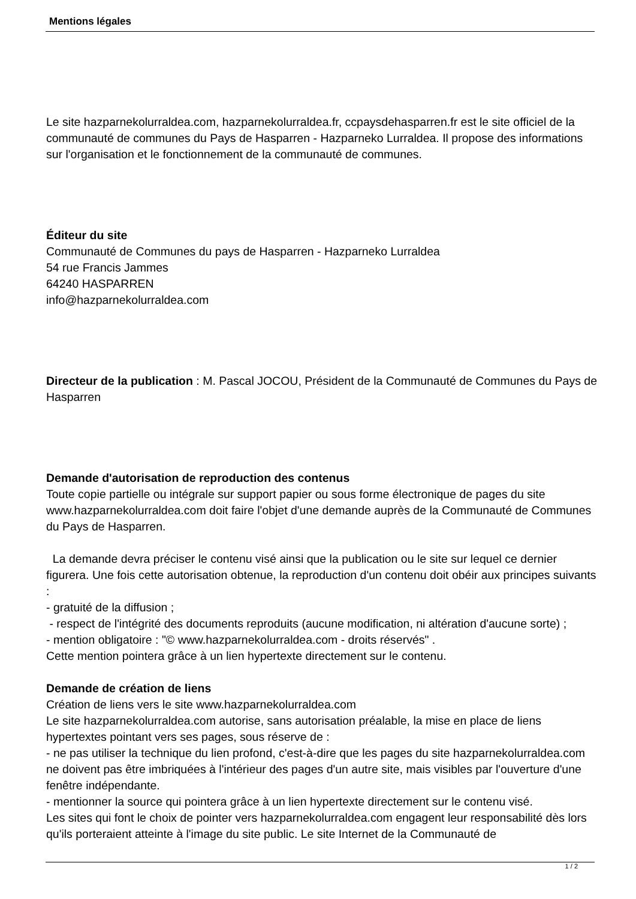Mentions légales
Le site hazparnekolurraldea.com, hazparnekolurraldea.fr, ccpaysdehasparren.fr est le site officiel de la communauté de communes du Pays de Hasparren - Hazparneko Lurraldea. Il propose des informations sur l'organisation et le fonctionnement de la communauté de communes.
Éditeur du site
Communauté de Communes du pays de Hasparren - Hazparneko Lurraldea
54 rue Francis Jammes
64240 HASPARREN
info@hazparnekolurraldea.com
Directeur de la publication : M. Pascal JOCOU, Président de la Communauté de Communes du Pays de Hasparren
Demande d'autorisation de reproduction des contenus
Toute copie partielle ou intégrale sur support papier ou sous forme électronique de pages du site www.hazparnekolurraldea.com doit faire l'objet d'une demande auprès de la Communauté de Communes du Pays de Hasparren.
La demande devra préciser le contenu visé ainsi que la publication ou le site sur lequel ce dernier figurera. Une fois cette autorisation obtenue, la reproduction d'un contenu doit obéir aux principes suivants :
- gratuité de la diffusion ;
- respect de l'intégrité des documents reproduits (aucune modification, ni altération d'aucune sorte) ;
- mention obligatoire : "© www.hazparnekolurraldea.com - droits réservés" .
Cette mention pointera grâce à un lien hypertexte directement sur le contenu.
Demande de création de liens
Création de liens vers le site www.hazparnekolurraldea.com
Le site hazparnekolurraldea.com autorise, sans autorisation préalable, la mise en place de liens hypertextes pointant vers ses pages, sous réserve de :
- ne pas utiliser la technique du lien profond, c'est-à-dire que les pages du site hazparnekolurraldea.com ne doivent pas être imbriquées à l'intérieur des pages d'un autre site, mais visibles par l'ouverture d'une fenêtre indépendante.
- mentionner la source qui pointera grâce à un lien hypertexte directement sur le contenu visé.
Les sites qui font le choix de pointer vers hazparnekolurraldea.com engagent leur responsabilité dès lors qu'ils porteraient atteinte à l'image du site public. Le site Internet de la Communauté de
1 / 2